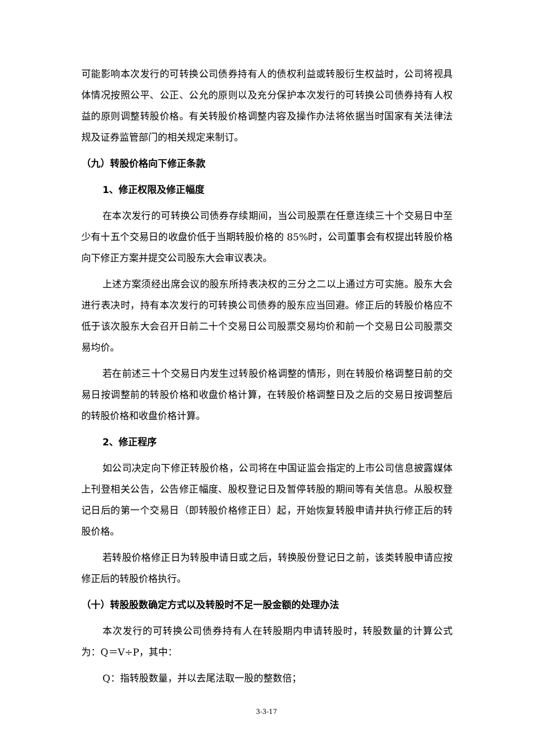可能影响本次发行的可转换公司债券持有人的债权利益或转股衍生权益时，公司将视具体情况按照公平、公正、公允的原则以及充分保护本次发行的可转换公司债券持有人权益的原则调整转股价格。有关转股价格调整内容及操作办法将依据当时国家有关法律法规及证券监管部门的相关规定来制订。
（九）转股价格向下修正条款
1、修正权限及修正幅度
在本次发行的可转换公司债券存续期间，当公司股票在任意连续三十个交易日中至少有十五个交易日的收盘价低于当期转股价格的 85%时，公司董事会有权提出转股价格向下修正方案并提交公司股东大会审议表决。
上述方案须经出席会议的股东所持表决权的三分之二以上通过方可实施。股东大会进行表决时，持有本次发行的可转换公司债券的股东应当回避。修正后的转股价格应不低于该次股东大会召开日前二十个交易日公司股票交易均价和前一个交易日公司股票交易均价。
若在前述三十个交易日内发生过转股价格调整的情形，则在转股价格调整日前的交易日按调整前的转股价格和收盘价格计算，在转股价格调整日及之后的交易日按调整后的转股价格和收盘价格计算。
2、修正程序
如公司决定向下修正转股价格，公司将在中国证监会指定的上市公司信息披露媒体上刊登相关公告，公告修正幅度、股权登记日及暂停转股的期间等有关信息。从股权登记日后的第一个交易日（即转股价格修正日）起，开始恢复转股申请并执行修正后的转股价格。
若转股价格修正日为转股申请日或之后，转换股份登记日之前，该类转股申请应按修正后的转股价格执行。
（十）转股股数确定方式以及转股时不足一股金额的处理办法
本次发行的可转换公司债券持有人在转股期内申请转股时，转股数量的计算公式为：Q＝V÷P，其中：
Q：指转股数量，并以去尾法取一股的整数倍；
3-3-17